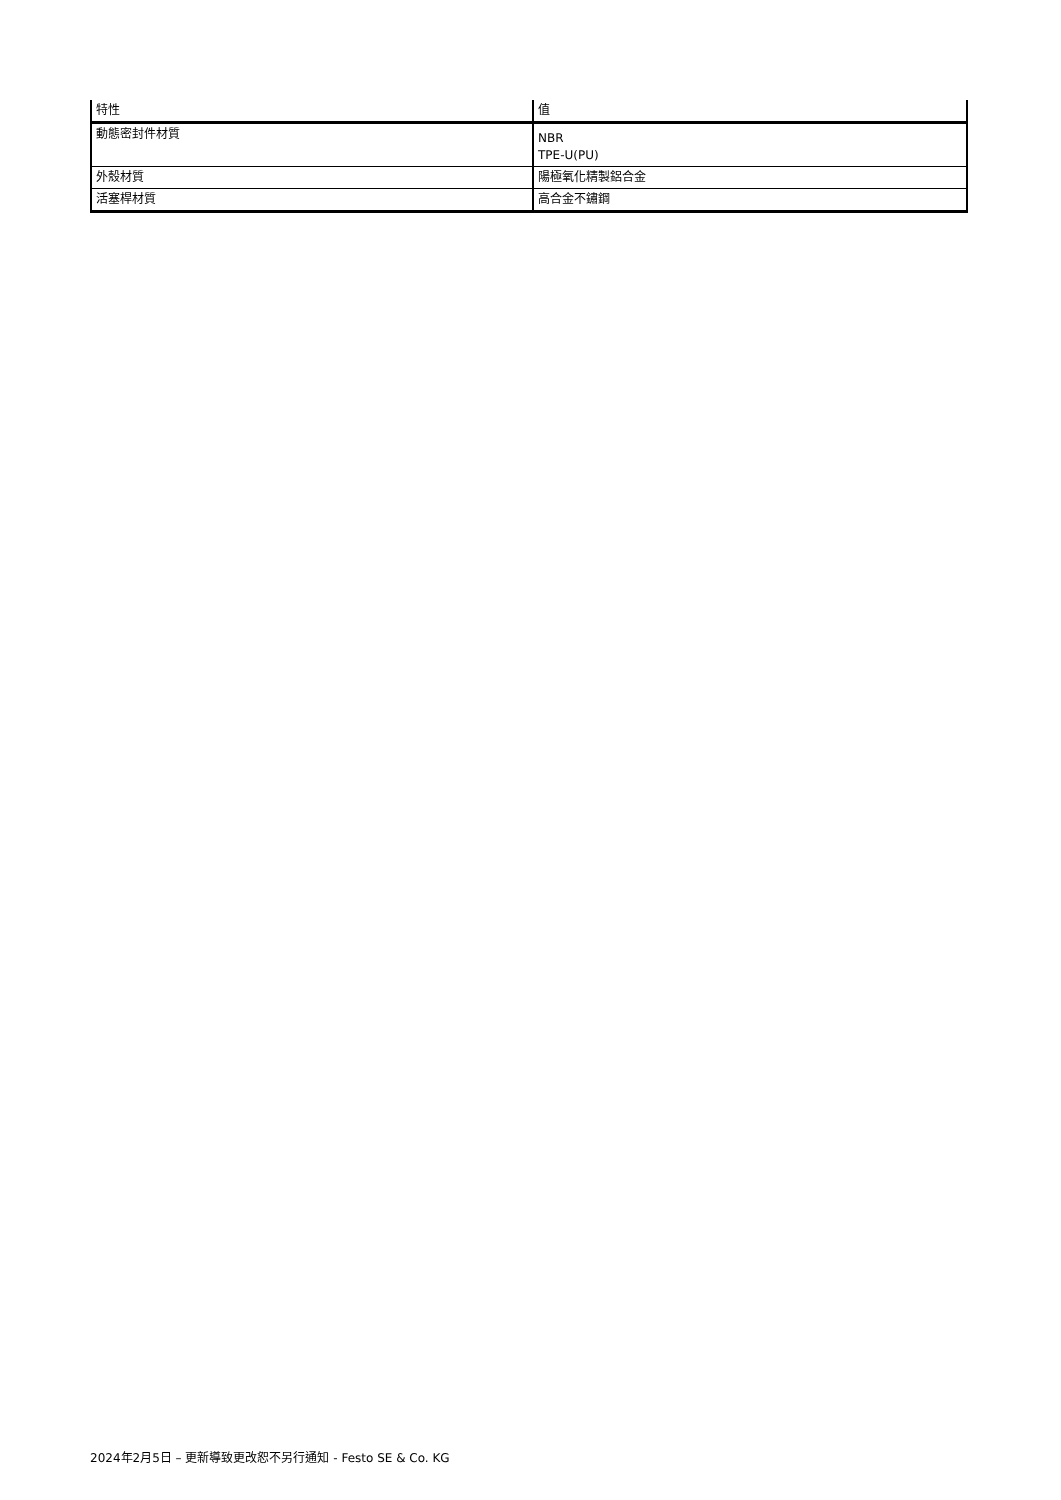| 特性 | 值 |
| --- | --- |
| 動態密封件材質 | NBR TPE-U(PU) |
| 外殼材質 | 陽極氧化精製鋁合金 |
| 活塞桿材質 | 高合金不鏽鋼 |
2024年2月5日 – 更新導致更改恕不另行通知 - Festo SE & Co. KG